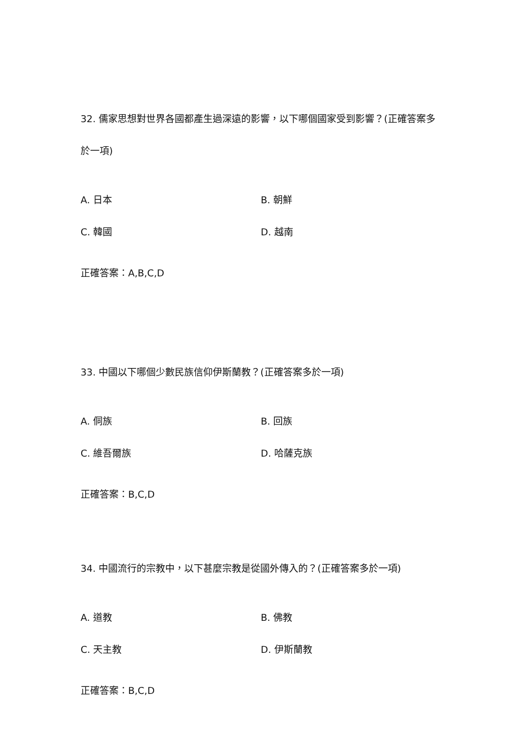32. 儒家思想對世界各國都產生過深遠的影響，以下哪個國家受到影響？(正確答案多於一項)
A. 日本 B. 朝鮮
C. 韓國 D. 越南
正確答案：A,B,C,D
33. 中國以下哪個少數民族信仰伊斯蘭教？(正確答案多於一項)
A. 侗族 B. 回族
C. 維吾爾族 D. 哈薩克族
正確答案：B,C,D
34. 中國流行的宗教中，以下甚麼宗教是從國外傳入的？(正確答案多於一項)
A. 道教 B. 佛教
C. 天主教 D. 伊斯蘭教
正確答案：B,C,D